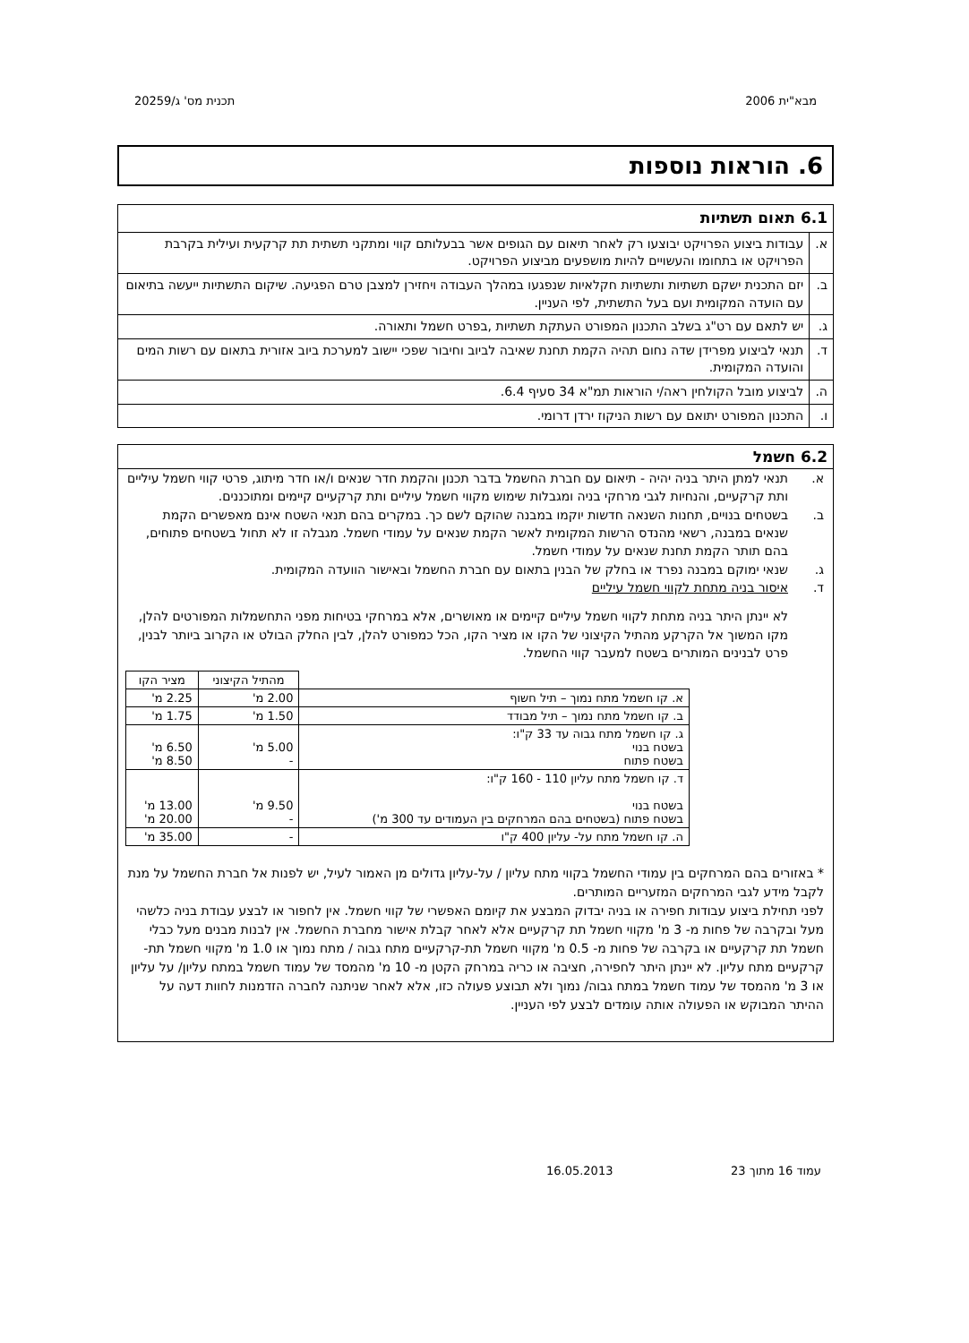מבא"ית 2006 תכנית מס' ג/20259
6. הוראות נוספות
| 6.1 תאום תשתיות | |
| א. | עבודות ביצוע הפרויקט יבוצעו רק לאחר תיאום עם הגופים אשר בבעלותם קווי ומתקני תשתית תת קרקעית ועילית בקרבת הפרויקט או בתחומו והעשויים להיות מושפעים מביצוע הפרויקט. |
| ב. | יזם התכנית ישקם תשתיות ותשתיות חקלאיות שנפגעו במהלך העבודה ויחזירן למצבן טרם הפגיעה. שיקום התשתיות ייעשה בתיאום עם הועדה המקומית ועם בעל התשתית, לפי העניין. |
| ג. | יש לתאם עם רט"ג בשלב התכנון המפורט העתקת תשתיות ,בפרט חשמל ותאורה. |
| ד. | תנאי לביצוע מפרידן שדה נחום תהיה הקמת תחנת שאיבה לביוב וחיבור שפכי יישוב למערכת ביוב אזורית בתאום עם רשות המים והועדה המקומית. |
| ה. | לביצוע מובל הקולחין ראה/י הוראות תמ"א 34 סעיף 6.4. |
| ו. | התכנון המפורט יתואם עם רשות הניקוז ירדן דרומי. |
6.2 חשמל
א. תנאי למתן היתר בניה יהיה - תיאום עם חברת החשמל בדבר תכנון והקמת חדר שנאים ו/או חדר מיתוג, פרטי קווי חשמל עיליים ותת קרקעיים, והנחיות לגבי מרחקי בניה ומגבלות שימוש מקווי חשמל עיליים ותת קרקעיים קיימים ומתוכננים.
ב. בשטחים בנויים, תחנות השנאה חדשות יוקמו במבנה שהוקם לשם כך. במקרים בהם תנאי השטח אינם מאפשרים הקמת שנאים במבנה, רשאי מהנדס הרשות המקומית לאשר הקמת שנאים על עמודי חשמל. מגבלה זו לא תחול בשטחים פתוחים, בהם תותר הקמת תחנת שנאים על עמודי חשמל.
ג. שנאי ימוקם במבנה נפרד או בחלק של הבנין בתאום עם חברת החשמל ובאישור הוועדה המקומית.
ד. איסור בניה מתחת לקווי חשמל עיליים
לא יינתן היתר בניה מתחת לקווי חשמל עיליים קיימים או מאושרים, אלא במרחקי בטיחות מפני התחשמלות המפורטים להלן, מקו המשוך אל הקרקע מהתיל הקיצוני של הקו או מציר הקו, הכל כמפורט להלן, לבין החלק הבולט או הקרוב ביותר לבנין, פרט לבנינים המותרים בשטח למעבר קווי החשמל.
| | מהתיל הקיצוני | מציר הקו |
| --- | --- | --- |
| א. קו חשמל מתח נמוך – תיל חשוף | 2.00 מ' | 2.25 מ' |
| ב. קו חשמל מתח נמוך – תיל מבודד | 1.50 מ' | 1.75 מ' |
| ג. קו חשמל מתח גבוה עד 33 ק"ו: בשטח בנוי בשטח פתוח | 5.00 מ' - | 6.50 מ' 8.50 מ' |
| ד. קו חשמל מתח עליון 110 - 160 ק"ו: בשטח בנוי בשטח פתוח (בשטחים בהם המרחקים בין העמודים עד 300 מ') | 9.50 מ' - | 13.00 מ' 20.00 מ' |
| ה. קו חשמל מתח על- עליון 400 ק"ו | - | 35.00 מ' |
* באזורים בהם המרחקים בין עמודי החשמל בקווי מתח עליון / על-עליון גדולים מן האמור לעיל, יש לפנות אל חברת החשמל על מנת לקבל מידע לגבי המרחקים המזעריים המותרים.
לפני תחילת ביצוע עבודות חפירה או בניה יבדוק המבצע את קיומם האפשרי של קווי חשמל. אין לחפור או לבצע עבודת בניה כלשהי מעל ובקרבה של פחות מ- 3 מ' מקווי חשמל תת קרקעיים אלא לאחר קבלת אישור מחברת החשמל. אין לבנות מבנים מעל כבלי חשמל תת קרקעיים או בקרבה של פחות מ- 0.5 מ' מקווי חשמל תת-קרקעיים מתח גבוה / מתח נמוך או 1.0 מ' מקווי חשמל תת-קרקעיים מתח עליון. לא יינתן היתר לחפירה, חציבה או כריה במרחק הקטן מ- 10 מ' מהמסד של עמוד חשמל במתח עליון/ על עליון או 3 מ' מהמסד של עמוד חשמל במתח גבוה/ נמוך ולא תבוצע פעולה כזו, אלא לאחר שניתנה לחברה הזדמנות לחוות דעה על ההיתר המבוקש או הפעולה אותה עומדים לבצע לפי העניין.
עמוד 16 מתוך 23 16.05.2013